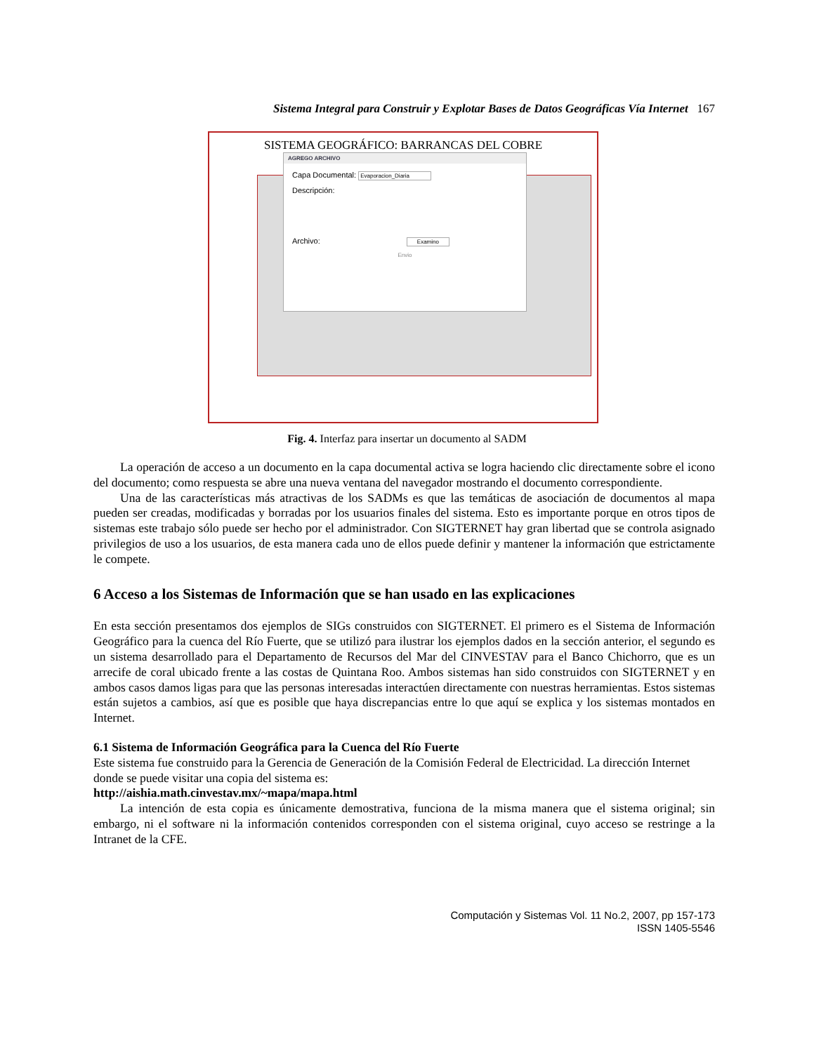Sistema Integral para Construir y Explotar Bases de Datos Geográficas Vía Internet 167
SISTEMA GEOGRÁFICO: BARRANCAS DEL COBRE
AGREGO ARCHIVO
Capa Documental: Evaporacion_Diaria
Descripción:
Archivo: Examino
Envio
Fig. 4. Interfaz para insertar un documento al SADM
La operación de acceso a un documento en la capa documental activa se logra haciendo clic directamente sobre el icono del documento; como respuesta se abre una nueva ventana del navegador mostrando el documento correspondiente.
Una de las características más atractivas de los SADMs es que las temáticas de asociación de documentos al mapa pueden ser creadas, modificadas y borradas por los usuarios finales del sistema. Esto es importante porque en otros tipos de sistemas este trabajo sólo puede ser hecho por el administrador. Con SIGTERNET hay gran libertad que se controla asignado privilegios de uso a los usuarios, de esta manera cada uno de ellos puede definir y mantener la información que estrictamente le compete.
6 Acceso a los Sistemas de Información que se han usado en las explicaciones
En esta sección presentamos dos ejemplos de SIGs construidos con SIGTERNET. El primero es el Sistema de Información Geográfico para la cuenca del Río Fuerte, que se utilizó para ilustrar los ejemplos dados en la sección anterior, el segundo es un sistema desarrollado para el Departamento de Recursos del Mar del CINVESTAV para el Banco Chichorro, que es un arrecife de coral ubicado frente a las costas de Quintana Roo. Ambos sistemas han sido construidos con SIGTERNET y en ambos casos damos ligas para que las personas interesadas interactúen directamente con nuestras herramientas. Estos sistemas están sujetos a cambios, así que es posible que haya discrepancias entre lo que aquí se explica y los sistemas montados en Internet.
6.1 Sistema de Información Geográfica para la Cuenca del Río Fuerte
Este sistema fue construido para la Gerencia de Generación de la Comisión Federal de Electricidad. La dirección Internet donde se puede visitar una copia del sistema es:
http://aishia.math.cinvestav.mx/~mapa/mapa.html
La intención de esta copia es únicamente demostrativa, funciona de la misma manera que el sistema original; sin embargo, ni el software ni la información contenidos corresponden con el sistema original, cuyo acceso se restringe a la Intranet de la CFE.
Computación y Sistemas Vol. 11 No.2, 2007, pp 157-173
ISSN 1405-5546